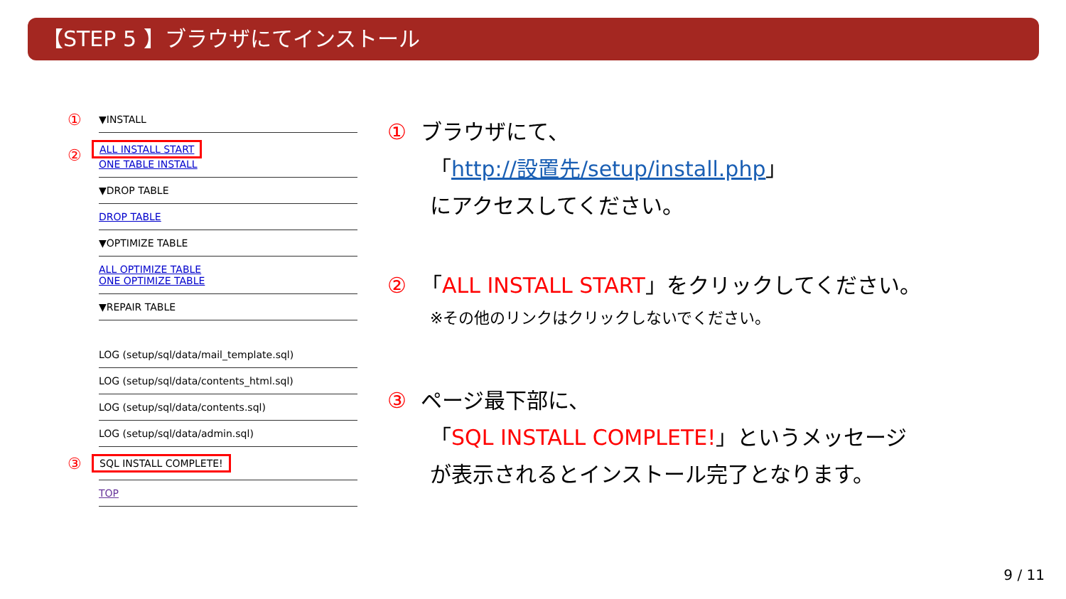【STEP 5 】ブラウザにてインストール
①
▼INSTALL
②
ALL INSTALL START
ONE TABLE INSTALL
▼DROP TABLE
DROP TABLE
▼OPTIMIZE TABLE
ALL OPTIMIZE TABLE
ONE OPTIMIZE TABLE
▼REPAIR TABLE
LOG (setup/sql/data/mail_template.sql)
LOG (setup/sql/data/contents_html.sql)
LOG (setup/sql/data/contents.sql)
LOG (setup/sql/data/admin.sql)
③
SQL INSTALL COMPLETE!
TOP
① ブラウザにて、
「http://設置先/setup/install.php」
にアクセスしてください。
② 「ALL INSTALL START」をクリックしてください。
※その他のリンクはクリックしないでください。
③ ページ最下部に、
「SQL INSTALL COMPLETE!」というメッセージ
が表示されるとインストール完了となります。
9 / 11